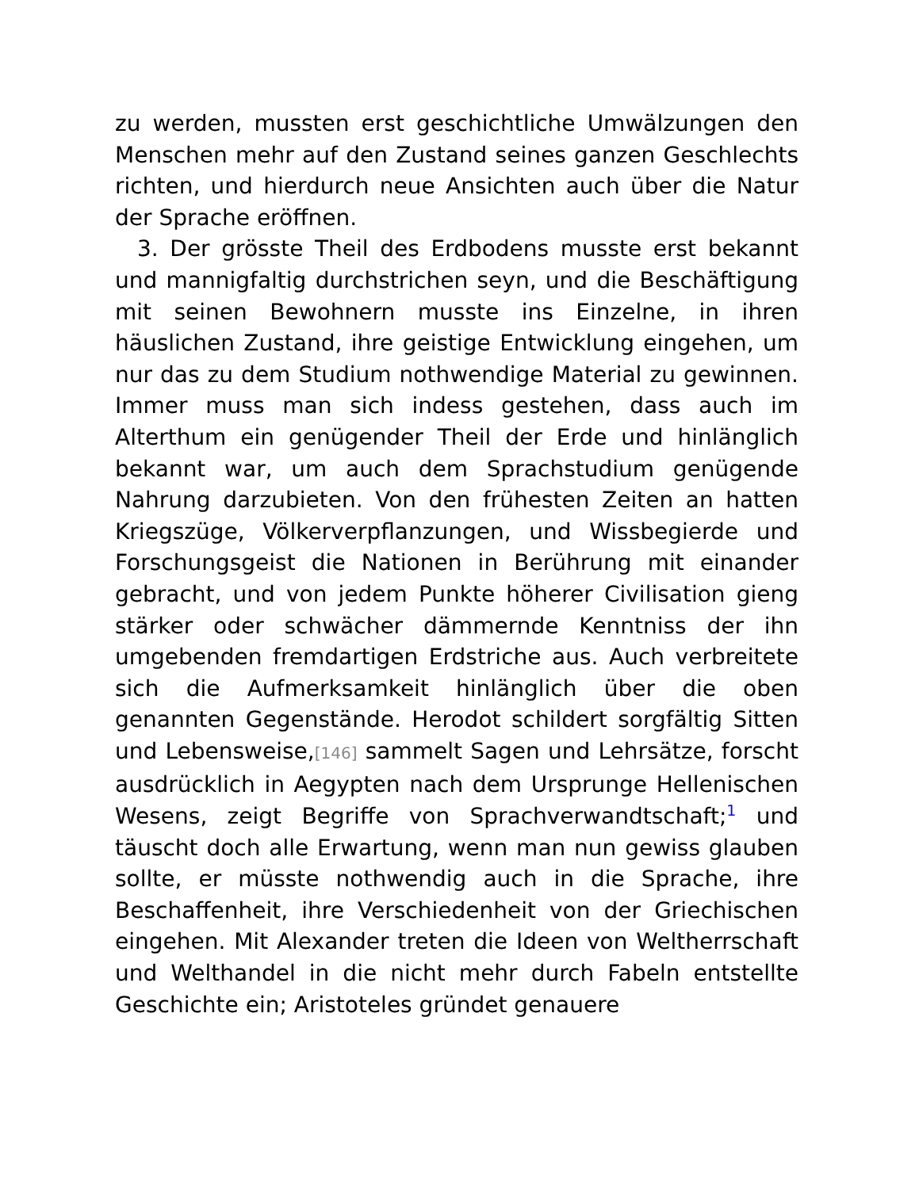zu werden, mussten erst geschichtliche Umwälzungen den Menschen mehr auf den Zustand seines ganzen Geschlechts richten, und hierdurch neue Ansichten auch über die Natur der Sprache eröffnen.
3. Der grösste Theil des Erdbodens musste erst bekannt und mannigfaltig durchstrichen seyn, und die Beschäftigung mit seinen Bewohnern musste ins Einzelne, in ihren häuslichen Zustand, ihre geistige Entwicklung eingehen, um nur das zu dem Studium nothwendige Material zu gewinnen. Immer muss man sich indess gestehen, dass auch im Alterthum ein genügender Theil der Erde und hinlänglich bekannt war, um auch dem Sprachstudium genügende Nahrung darzubieten. Von den frühesten Zeiten an hatten Kriegszüge, Völkerverpflanzungen, und Wissbegierde und Forschungsgeist die Nationen in Berührung mit einander gebracht, und von jedem Punkte höherer Civilisation gieng stärker oder schwächer dämmernde Kenntniss der ihn umgebenden fremdartigen Erdstriche aus. Auch verbreitete sich die Aufmerksamkeit hinlänglich über die oben genannten Gegenstände. Herodot schildert sorgfältig Sitten und Lebensweise,[146] sammelt Sagen und Lehrsätze, forscht ausdrücklich in Aegypten nach dem Ursprunge Hellenischen Wesens, zeigt Begriffe von Sprachverwandtschaft;<sup>1</sup> und täuscht doch alle Erwartung, wenn man nun gewiss glauben sollte, er müsste nothwendig auch in die Sprache, ihre Beschaffenheit, ihre Verschiedenheit von der Griechischen eingehen. Mit Alexander treten die Ideen von Weltherrschaft und Welthandel in die nicht mehr durch Fabeln entstellte Geschichte ein; Aristoteles gründet genauere